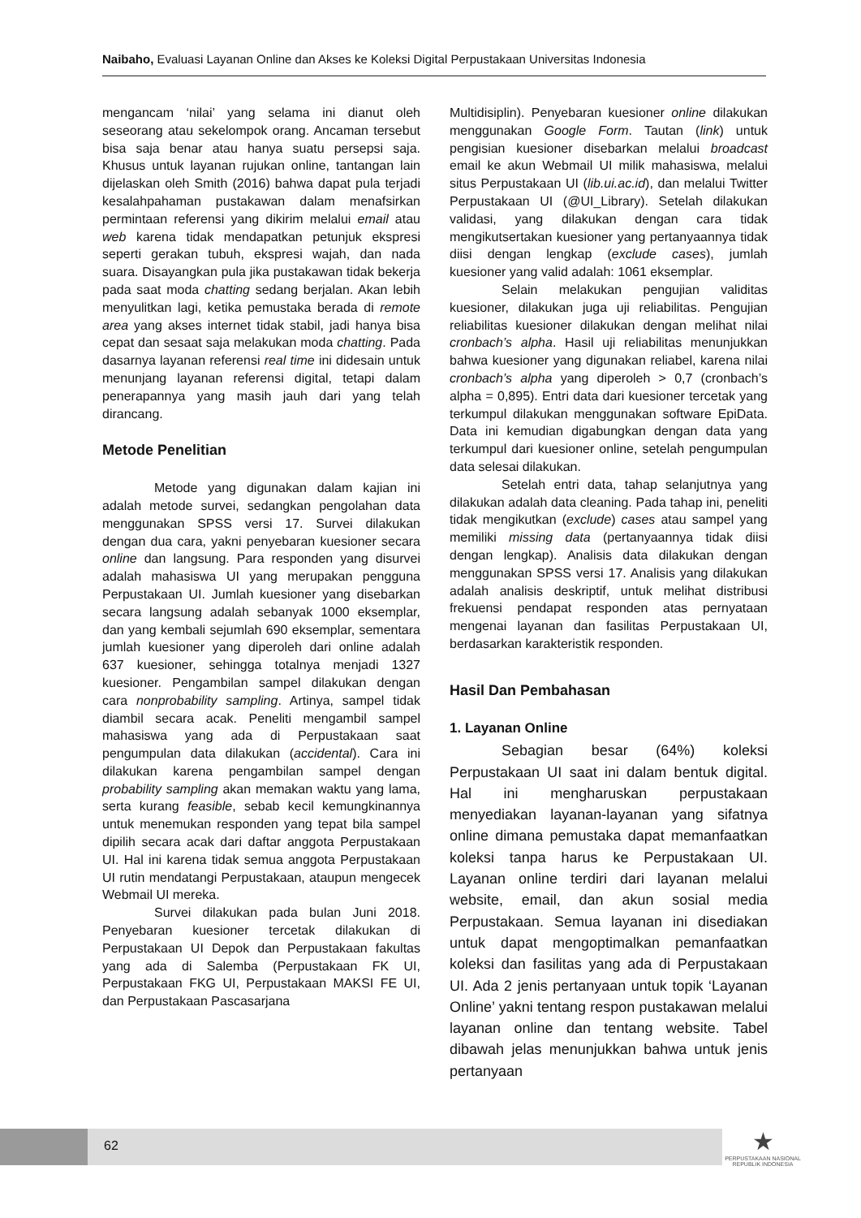Naibaho, Evaluasi Layanan Online dan Akses ke Koleksi Digital Perpustakaan Universitas Indonesia
mengancam ‘nilai’ yang selama ini dianut oleh seseorang atau sekelompok orang. Ancaman tersebut bisa saja benar atau hanya suatu persepsi saja. Khusus untuk layanan rujukan online, tantangan lain dijelaskan oleh Smith (2016) bahwa dapat pula terjadi kesalahpahaman pustakawan dalam menafsirkan permintaan referensi yang dikirim melalui email atau web karena tidak mendapatkan petunjuk ekspresi seperti gerakan tubuh, ekspresi wajah, dan nada suara. Disayangkan pula jika pustakawan tidak bekerja pada saat moda chatting sedang berjalan. Akan lebih menyulitkan lagi, ketika pemustaka berada di remote area yang akses internet tidak stabil, jadi hanya bisa cepat dan sesaat saja melakukan moda chatting. Pada dasarnya layanan referensi real time ini didesain untuk menunjang layanan referensi digital, tetapi dalam penerapannya yang masih jauh dari yang telah dirancang.
Metode Penelitian
Metode yang digunakan dalam kajian ini adalah metode survei, sedangkan pengolahan data menggunakan SPSS versi 17. Survei dilakukan dengan dua cara, yakni penyebaran kuesioner secara online dan langsung. Para responden yang disurvei adalah mahasiswa UI yang merupakan pengguna Perpustakaan UI. Jumlah kuesioner yang disebarkan secara langsung adalah sebanyak 1000 eksemplar, dan yang kembali sejumlah 690 eksemplar, sementara jumlah kuesioner yang diperoleh dari online adalah 637 kuesioner, sehingga totalnya menjadi 1327 kuesioner. Pengambilan sampel dilakukan dengan cara nonprobability sampling. Artinya, sampel tidak diambil secara acak. Peneliti mengambil sampel mahasiswa yang ada di Perpustakaan saat pengumpulan data dilakukan (accidental). Cara ini dilakukan karena pengambilan sampel dengan probability sampling akan memakan waktu yang lama, serta kurang feasible, sebab kecil kemungkinannya untuk menemukan responden yang tepat bila sampel dipilih secara acak dari daftar anggota Perpustakaan UI. Hal ini karena tidak semua anggota Perpustakaan UI rutin mendatangi Perpustakaan, ataupun mengecek Webmail UI mereka.
Survei dilakukan pada bulan Juni 2018. Penyebaran kuesioner tercetak dilakukan di Perpustakaan UI Depok dan Perpustakaan fakultas yang ada di Salemba (Perpustakaan FK UI, Perpustakaan FKG UI, Perpustakaan MAKSI FE UI, dan Perpustakaan Pascasarjana
Multidisiplin). Penyebaran kuesioner online dilakukan menggunakan Google Form. Tautan (link) untuk pengisian kuesioner disebarkan melalui broadcast email ke akun Webmail UI milik mahasiswa, melalui situs Perpustakaan UI (lib.ui.ac.id), dan melalui Twitter Perpustakaan UI (@UI_Library). Setelah dilakukan validasi, yang dilakukan dengan cara tidak mengikutsertakan kuesioner yang pertanyaannya tidak diisi dengan lengkap (exclude cases), jumlah kuesioner yang valid adalah: 1061 eksemplar.
Selain melakukan pengujian validitas kuesioner, dilakukan juga uji reliabilitas. Pengujian reliabilitas kuesioner dilakukan dengan melihat nilai cronbach’s alpha. Hasil uji reliabilitas menunjukkan bahwa kuesioner yang digunakan reliabel, karena nilai cronbach’s alpha yang diperoleh > 0,7 (cronbach’s alpha = 0,895). Entri data dari kuesioner tercetak yang terkumpul dilakukan menggunakan software EpiData. Data ini kemudian digabungkan dengan data yang terkumpul dari kuesioner online, setelah pengumpulan data selesai dilakukan.
Setelah entri data, tahap selanjutnya yang dilakukan adalah data cleaning. Pada tahap ini, peneliti tidak mengikutkan (exclude) cases atau sampel yang memiliki missing data (pertanyaannya tidak diisi dengan lengkap). Analisis data dilakukan dengan menggunakan SPSS versi 17. Analisis yang dilakukan adalah analisis deskriptif, untuk melihat distribusi frekuensi pendapat responden atas pernyataan mengenai layanan dan fasilitas Perpustakaan UI, berdasarkan karakteristik responden.
Hasil Dan Pembahasan
1. Layanan Online
Sebagian besar (64%) koleksi Perpustakaan UI saat ini dalam bentuk digital. Hal ini mengharuskan perpustakaan menyediakan layanan-layanan yang sifatnya online dimana pemustaka dapat memanfaatkan koleksi tanpa harus ke Perpustakaan UI. Layanan online terdiri dari layanan melalui website, email, dan akun sosial media Perpustakaan. Semua layanan ini disediakan untuk dapat mengoptimalkan pemanfaatkan koleksi dan fasilitas yang ada di Perpustakaan UI. Ada 2 jenis pertanyaan untuk topik ‘Layanan Online’ yakni tentang respon pustakawan melalui layanan online dan tentang website. Tabel dibawah jelas menunjukkan bahwa untuk jenis pertanyaan
62
★
PERPUSTAKAAN NASIONAL
REPUBLIK INDONESIA